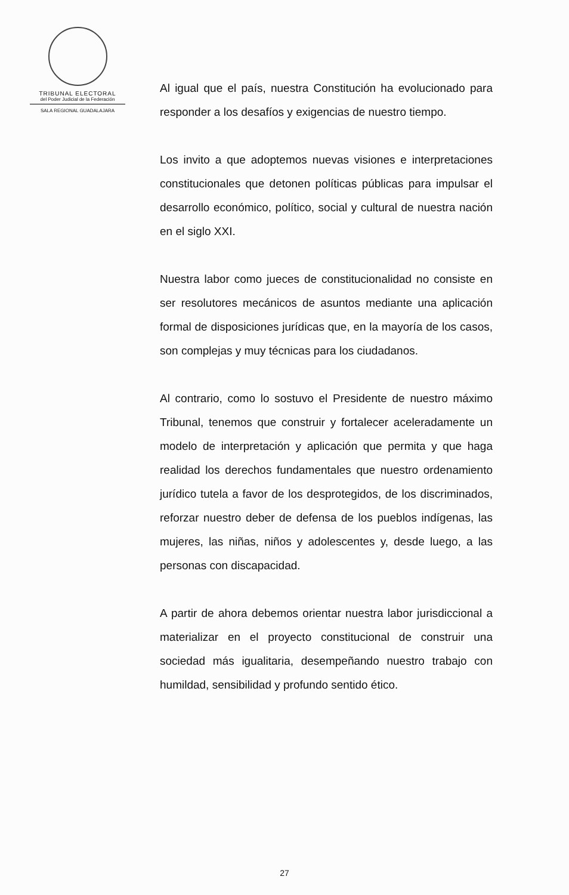TRIBUNAL ELECTORAL
del Poder Judicial de la Federación
SALA REGIONAL GUADALAJARA
Al igual que el país, nuestra Constitución ha evolucionado para responder a los desafíos y exigencias de nuestro tiempo.
Los invito a que adoptemos nuevas visiones e interpretaciones constitucionales que detonen políticas públicas para impulsar el desarrollo económico, político, social y cultural de nuestra nación en el siglo XXI.
Nuestra labor como jueces de constitucionalidad no consiste en ser resolutores mecánicos de asuntos mediante una aplicación formal de disposiciones jurídicas que, en la mayoría de los casos, son complejas y muy técnicas para los ciudadanos.
Al contrario, como lo sostuvo el Presidente de nuestro máximo Tribunal, tenemos que construir y fortalecer aceleradamente un modelo de interpretación y aplicación que permita y que haga realidad los derechos fundamentales que nuestro ordenamiento jurídico tutela a favor de los desprotegidos, de los discriminados, reforzar nuestro deber de defensa de los pueblos indígenas, las mujeres, las niñas, niños y adolescentes y, desde luego, a las personas con discapacidad.
A partir de ahora debemos orientar nuestra labor jurisdiccional a materializar en el proyecto constitucional de construir una sociedad más igualitaria, desempeñando nuestro trabajo con humildad, sensibilidad y profundo sentido ético.
27